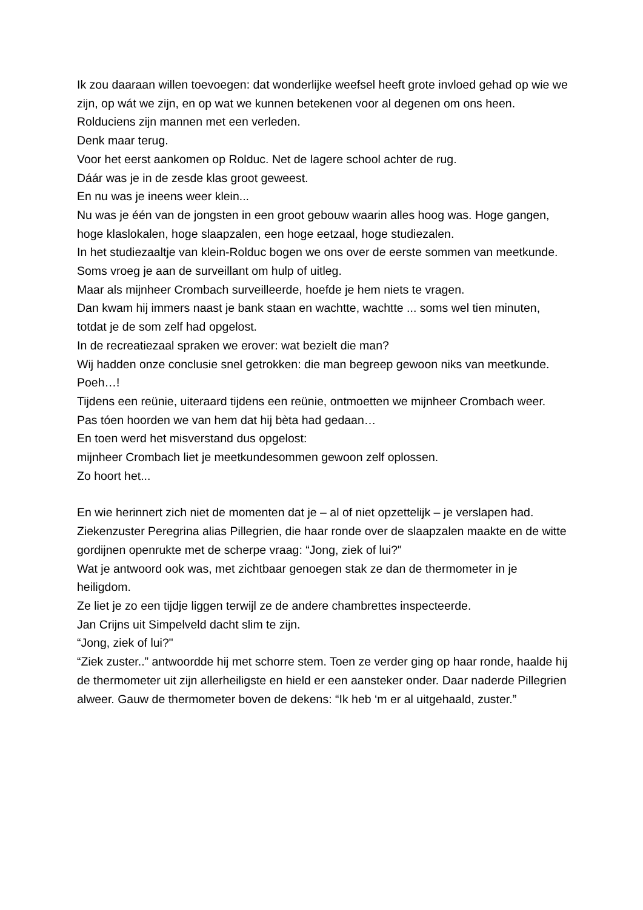Ik zou daaraan willen toevoegen: dat wonderlijke weefsel heeft grote invloed gehad op wie we zijn, op wát we zijn, en op wat we kunnen betekenen voor al degenen om ons heen.
Rolduciens zijn mannen met een verleden.
Denk maar terug.
Voor het eerst aankomen op Rolduc. Net de lagere school achter de rug.
Dáár was je in de zesde klas groot geweest.
En nu was je ineens weer klein...
Nu was je één van de jongsten in een groot gebouw waarin alles hoog was. Hoge gangen, hoge klaslokalen, hoge slaapzalen, een hoge eetzaal, hoge studiezalen.
In het studiezaaltje van klein-Rolduc bogen we ons over de eerste sommen van meetkunde.
Soms vroeg je aan de surveillant om hulp of uitleg.
Maar als mijnheer Crombach surveilleerde, hoefde je hem niets te vragen.
Dan kwam hij immers naast je bank staan en wachtte, wachtte ... soms wel tien minuten, totdat je de som zelf had opgelost.
In de recreatiezaal spraken we erover: wat bezielt die man?
Wij hadden onze conclusie snel getrokken: die man begreep gewoon niks van meetkunde.
Poeh…!
Tijdens een reünie, uiteraard tijdens een reünie, ontmoetten we mijnheer Crombach weer.
Pas tóen hoorden we van hem dat hij bèta had gedaan…
En toen werd het misverstand dus opgelost:
mijnheer Crombach liet je meetkundesommen gewoon zelf oplossen.
Zo hoort het...
En wie herinnert zich niet de momenten dat je – al of niet opzettelijk – je verslapen had.
Ziekenzuster Peregrina alias Pillegrien, die haar ronde over de slaapzalen maakte en de witte gordijnen openrukte met de scherpe vraag: “Jong, ziek of lui?"
Wat je antwoord ook was, met zichtbaar genoegen stak ze dan de thermometer in je heiligdom.
Ze liet je zo een tijdje liggen terwijl ze de andere chambrettes inspecteerde.
Jan Crijns uit Simpelveld dacht slim te zijn.
“Jong, ziek of lui?"
“Ziek zuster..” antwoordde hij met schorre stem. Toen ze verder ging op haar ronde, haalde hij de thermometer uit zijn allerheiligste en hield er een aansteker onder. Daar naderde Pillegrien alweer. Gauw de thermometer boven de dekens: “Ik heb ‘m er al uitgehaald, zuster.”